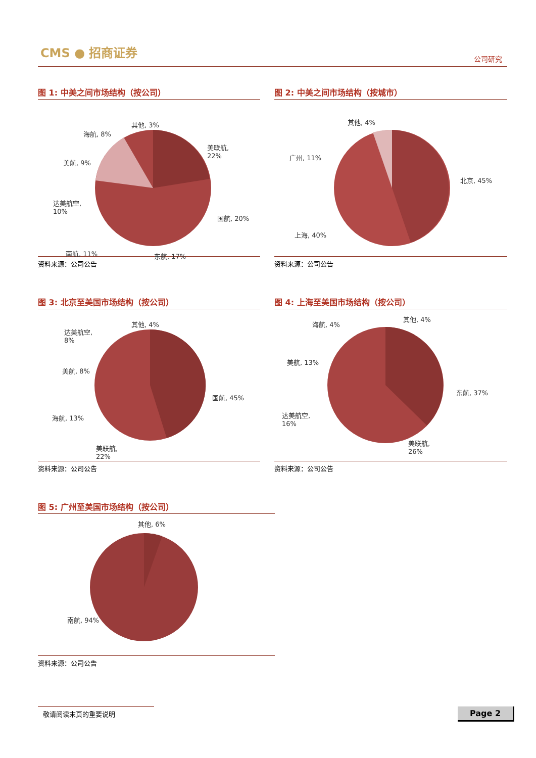CMS ● 招商证券
公司研究
图 1: 中美之间市场结构（按公司）
其他, 3%
海航, 8%
美联航,
22%
美航, 9%
达美航空,
10%
国航, 20%
南航, 11% 东航, 17%
资料来源：公司公告
图 2: 中美之间市场结构（按城市）
其他, 4%
广州, 11%
北京, 45%
上海, 40%
资料来源：公司公告
图 3: 北京至美国市场结构（按公司）
其他, 4%
达美航空,
8%
美航, 8%
国航, 45%
海航, 13%
美联航,
22%
资料来源：公司公告
图 4: 上海至美国市场结构（按公司）
海航, 4%
其他, 4%
美航, 13%
东航, 37%
达美航空,
16%
美联航,
26%
资料来源：公司公告
图 5: 广州至美国市场结构（按公司）
其他, 6%
南航, 94%
资料来源：公司公告
敬请阅读末页的重要说明 Page 2